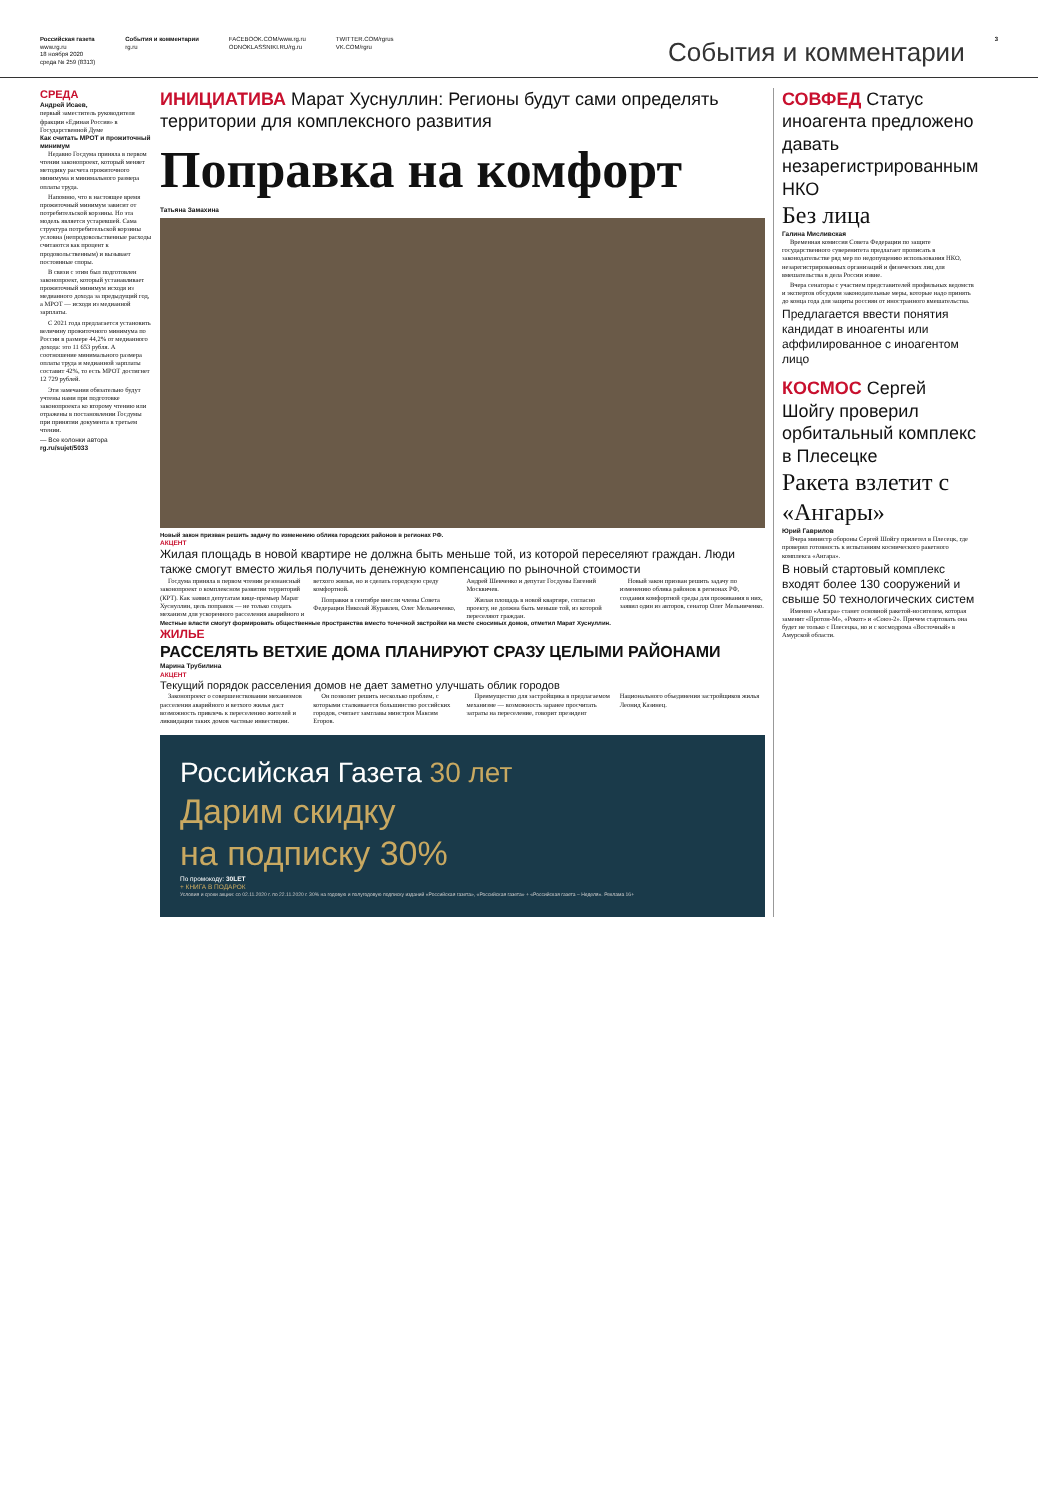Российская газета
www.rg.ru
18 ноября 2020
среда № 259 (8313)
События и комментарии
rg.ru
FACEBOOK.COM/www.rg.ru
ODNOKLASSNIKI.RU/rg.ru
TWITTER.COM/rgrus
VK.COM/rgru
События и комментарии
3
СРЕДА
Андрей Исаев,
первый заместитель руководителя фракции «Единая Россия» в Государственной Думе
Как считать МРОТ и прожиточный минимум
Недавно Госдума приняла в первом чтении законопроект, который меняет методику расчета прожиточного минимума и минимального размера оплаты труда.
Напомню, что в настоящее время прожиточный минимум зависит от потребительской корзины. Но эта модель является устаревшей. Сама структура потребительской корзины условна (непродовольственные расходы считаются как процент к продовольственным) и вызывает постоянные споры.
В связи с этим был подготовлен законопроект, который устанавливает прожиточный минимум исходя из медианного дохода за предыдущий год, а МРОТ — исходя из медианной зарплаты.
С 2021 года предлагается установить величину прожиточного минимума по России в размере 44,2% от медианного дохода: это 11 653 рубля. А соотношение минимального размера оплаты труда и медианной зарплаты составит 42%, то есть МРОТ достигнет 12 729 рублей.
Эти замечания обязательно будут учтены нами при подготовке законопроекта ко второму чтению или отражены в постановлении Госдумы при принятии документа в третьем чтении.
— Все колонки автора
rg.ru/sujet/5033
ИНИЦИАТИВА Марат Хуснуллин: Регионы будут сами определять территории для комплексного развития
Поправка на комфорт
Татьяна Замахина
Новый закон призван решить задачу по изменению облика городских районов в регионах РФ.
АКЦЕНТ
Жилая площадь в новой квартире не должна быть меньше той, из которой переселяют граждан. Люди также смогут вместо жилья получить денежную компенсацию по рыночной стоимости
Госдума приняла в первом чтении резонансный законопроект о комплексном развитии территорий (КРТ). Как заявил депутатам вице-премьер Марат Хуснуллин, цель поправок — не только создать механизм для ускоренного расселения аварийного и ветхого жилья, но и сделать городскую среду комфортной.
Поправки в сентябре внесли члены Совета Федерации Николай Журавлев, Олег Мельниченко, Андрей Шевченко и депутат Госдумы Евгений Москвичев.
Жилая площадь в новой квартире, согласно проекту, не должна быть меньше той, из которой переселяют граждан.
Новый закон призван решить задачу по изменению облика районов в регионах РФ, создания комфортной среды для проживания в них, заявил один из авторов, сенатор Олег Мельниченко.
Местные власти смогут формировать общественные пространства вместо точечной застройки на месте сносимых домов, отметил Марат Хуснуллин.
ЖИЛЬЕ
РАССЕЛЯТЬ ВЕТХИЕ ДОМА ПЛАНИРУЮТ СРАЗУ ЦЕЛЫМИ РАЙОНАМИ
Марина Трубилина
АКЦЕНТ
Текущий порядок расселения домов не дает заметно улучшать облик городов
Законопроект о совершенствовании механизмов расселения аварийного и ветхого жилья даст возможность привлечь к переселению жителей и ликвидации таких домов частные инвестиции.
Он позволит решить несколько проблем, с которыми сталкивается большинство российских городов, считает замглавы минстроя Максим Егоров.
Преимущество для застройщика в предлагаемом механизме — возможность заранее просчитать затраты на переселение, говорит президент Национального объединения застройщиков жилья Леонид Казинец.
Российская Газета 30 лет
Дарим скидку
на подписку 30%
По промокоду: 30LET
+ КНИГА В ПОДАРОК
Условия и сроки акции: со 02.11.2020 г. по 22.11.2020 г. 30% на годовую и полугодовую подписку изданий «Российская газета», «Российская газета» + «Российская газета – Неделя». Реклама 16+
СОВФЕД Статус иноагента предложено давать незарегистрированным НКО
Без лица
Галина Мисливская
Временная комиссия Совета Федерации по защите государственного суверенитета предлагает прописать в законодательстве ряд мер по недопущению использования НКО, незарегистрированных организаций и физических лиц для вмешательства в дела России извне.
Вчера сенаторы с участием представителей профильных ведомств и экспертов обсудили законодательные меры, которые надо принять до конца года для защиты россиян от иностранного вмешательства.
Предлагается ввести понятия кандидат в иноагенты или аффилированное с иноагентом лицо
КОСМОС Сергей Шойгу проверил орбитальный комплекс в Плесецке
Ракета взлетит с «Ангары»
Юрий Гаврилов
Вчера министр обороны Сергей Шойгу прилетел в Плесецк, где проверил готовность к испытаниям космического ракетного комплекса «Ангара».
В новый стартовый комплекс входят более 130 сооружений и свыше 50 технологических систем
Именно «Ангара» станет основной ракетой-носителем, которая заменит «Протон-М», «Рокот» и «Союз-2». Причем стартовать она будет не только с Плесецка, но и с космодрома «Восточный» в Амурской области.